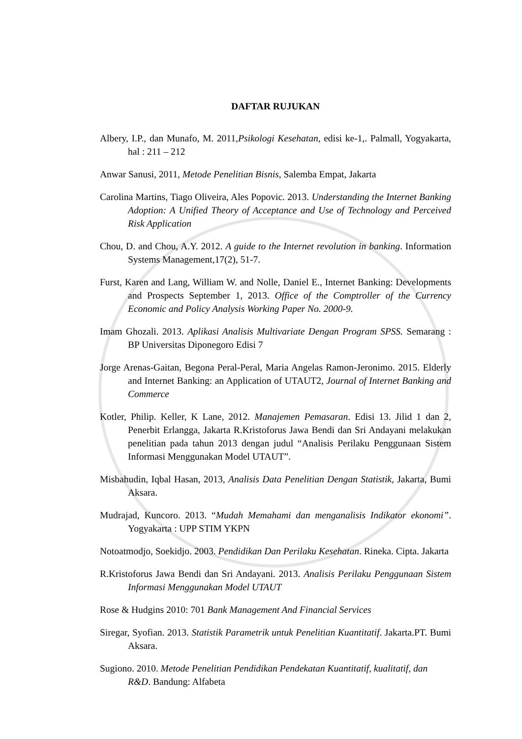DAFTAR RUJUKAN
Albery, I.P., dan Munafo, M. 2011,Psikologi Kesehatan, edisi ke-1,. Palmall, Yogyakarta, hal : 211 – 212
Anwar Sanusi, 2011, Metode Penelitian Bisnis, Salemba Empat, Jakarta
Carolina Martins, Tiago Oliveira, Ales Popovic. 2013. Understanding the Internet Banking Adoption: A Unified Theory of Acceptance and Use of Technology and Perceived Risk Application
Chou, D. and Chou, A.Y. 2012. A guide to the Internet revolution in banking. Information Systems Management,17(2), 51-7.
Furst, Karen and Lang, William W. and Nolle, Daniel E., Internet Banking: Developments and Prospects September 1, 2013. Office of the Comptroller of the Currency Economic and Policy Analysis Working Paper No. 2000-9.
Imam Ghozali. 2013. Aplikasi Analisis Multivariate Dengan Program SPSS. Semarang : BP Universitas Diponegoro Edisi 7
Jorge Arenas-Gaitan, Begona Peral-Peral, Maria Angelas Ramon-Jeronimo. 2015. Elderly and Internet Banking: an Application of UTAUT2, Journal of Internet Banking and Commerce
Kotler, Philip. Keller, K Lane, 2012. Manajemen Pemasaran. Edisi 13. Jilid 1 dan 2, Penerbit Erlangga, Jakarta R.Kristoforus Jawa Bendi dan Sri Andayani melakukan penelitian pada tahun 2013 dengan judul “Analisis Perilaku Penggunaan Sistem Informasi Menggunakan Model UTAUT”.
Misbahudin, Iqbal Hasan, 2013, Analisis Data Penelitian Dengan Statistik, Jakarta, Bumi Aksara.
Mudrajad, Kuncoro. 2013. “Mudah Memahami dan menganalisis Indikator ekonomi”. Yogyakarta : UPP STIM YKPN
Notoatmodjo, Soekidjo. 2003. Pendidikan Dan Perilaku Kesehatan. Rineka. Cipta. Jakarta
R.Kristoforus Jawa Bendi dan Sri Andayani. 2013. Analisis Perilaku Penggunaan Sistem Informasi Menggunakan Model UTAUT
Rose & Hudgins 2010: 701 Bank Management And Financial Services
Siregar, Syofian. 2013. Statistik Parametrik untuk Penelitian Kuantitatif. Jakarta.PT. Bumi Aksara.
Sugiono. 2010. Metode Penelitian Pendidikan Pendekatan Kuantitatif, kualitatif, dan R&D. Bandung: Alfabeta